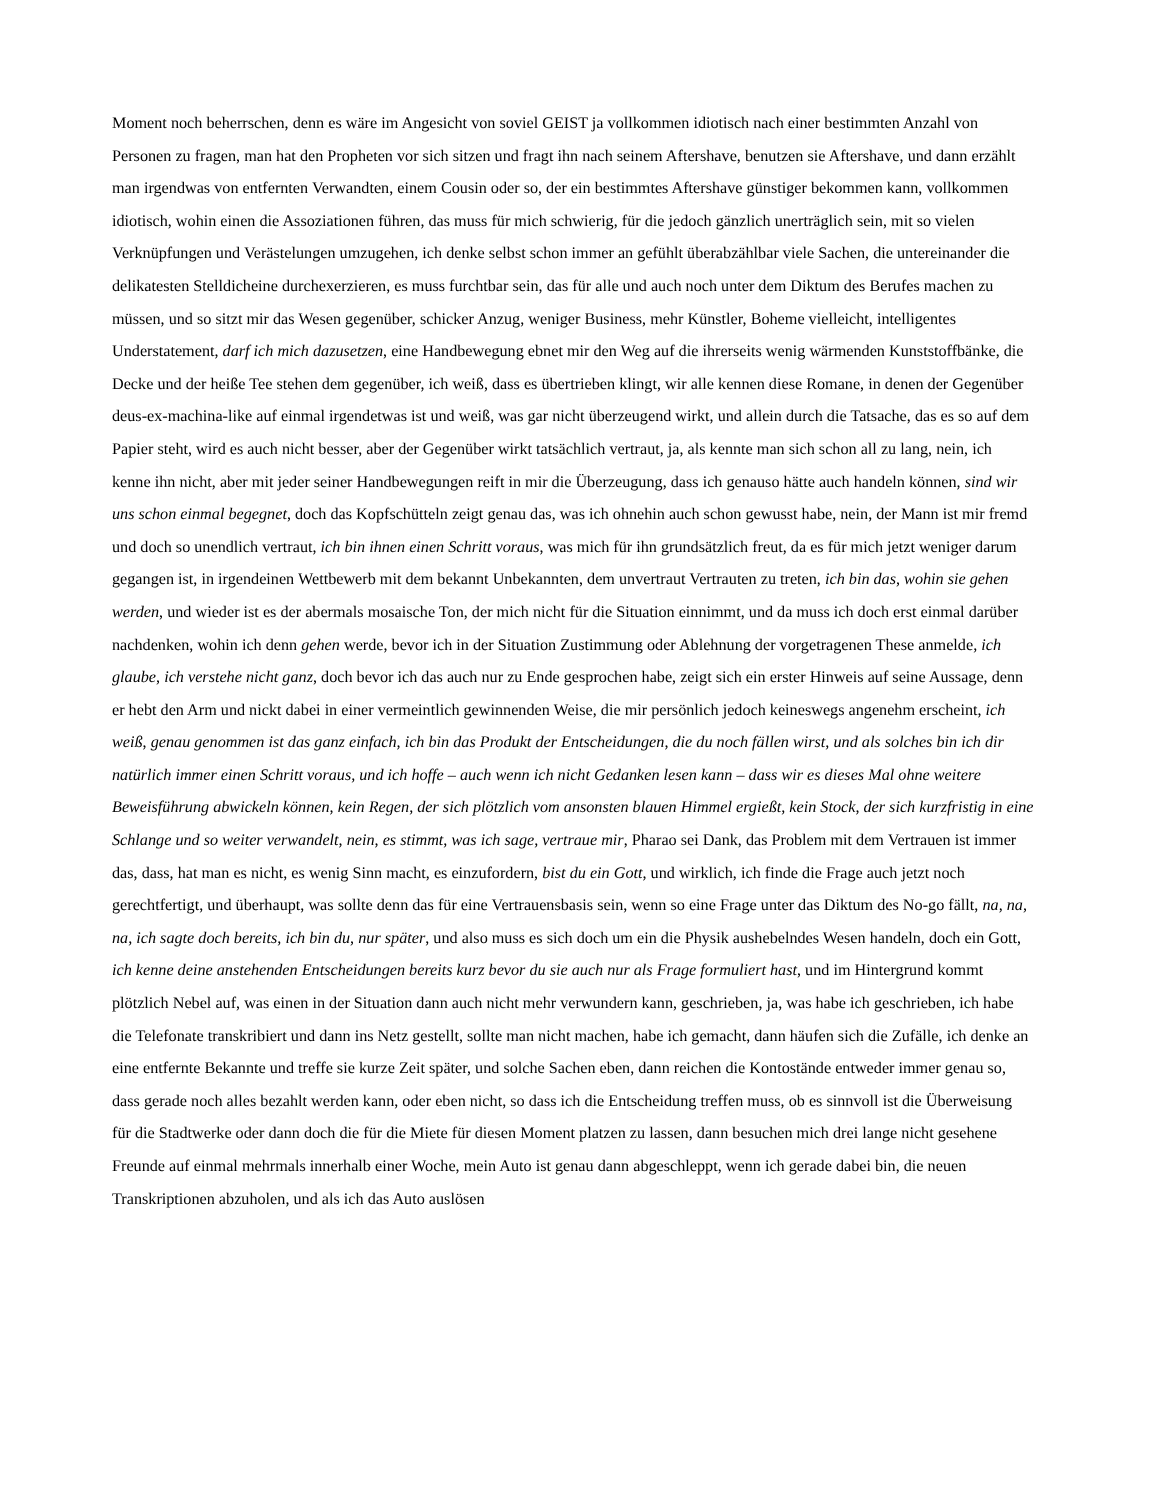Moment noch beherrschen, denn es wäre im Angesicht von soviel GEIST ja vollkommen idiotisch nach einer bestimmten Anzahl von Personen zu fragen, man hat den Propheten vor sich sitzen und fragt ihn nach seinem Aftershave, benutzen sie Aftershave, und dann erzählt man irgendwas von entfernten Verwandten, einem Cousin oder so, der ein bestimmtes Aftershave günstiger bekommen kann, vollkommen idiotisch, wohin einen die Assoziationen führen, das muss für mich schwierig, für die jedoch gänzlich unerträglich sein, mit so vielen Verknüpfungen und Verästelungen umzugehen, ich denke selbst schon immer an gefühlt überabzählbar viele Sachen, die untereinander die delikatesten Stelldicheine durchexerzieren, es muss furchtbar sein, das für alle und auch noch unter dem Diktum des Berufes machen zu müssen, und so sitzt mir das Wesen gegenüber, schicker Anzug, weniger Business, mehr Künstler, Boheme vielleicht, intelligentes Understatement, darf ich mich dazusetzen, eine Handbewegung ebnet mir den Weg auf die ihrerseits wenig wärmenden Kunststoffbänke, die Decke und der heiße Tee stehen dem gegenüber, ich weiß, dass es übertrieben klingt, wir alle kennen diese Romane, in denen der Gegenüber deus-ex-machina-like auf einmal irgendetwas ist und weiß, was gar nicht überzeugend wirkt, und allein durch die Tatsache, das es so auf dem Papier steht, wird es auch nicht besser, aber der Gegenüber wirkt tatsächlich vertraut, ja, als kennte man sich schon all zu lang, nein, ich kenne ihn nicht, aber mit jeder seiner Handbewegungen reift in mir die Überzeugung, dass ich genauso hätte auch handeln können, sind wir uns schon einmal begegnet, doch das Kopfschütteln zeigt genau das, was ich ohnehin auch schon gewusst habe, nein, der Mann ist mir fremd und doch so unendlich vertraut, ich bin ihnen einen Schritt voraus, was mich für ihn grundsätzlich freut, da es für mich jetzt weniger darum gegangen ist, in irgendeinen Wettbewerb mit dem bekannt Unbekannten, dem unvertraut Vertrauten zu treten, ich bin das, wohin sie gehen werden, und wieder ist es der abermals mosaische Ton, der mich nicht für die Situation einnimmt, und da muss ich doch erst einmal darüber nachdenken, wohin ich denn gehen werde, bevor ich in der Situation Zustimmung oder Ablehnung der vorgetragenen These anmelde, ich glaube, ich verstehe nicht ganz, doch bevor ich das auch nur zu Ende gesprochen habe, zeigt sich ein erster Hinweis auf seine Aussage, denn er hebt den Arm und nickt dabei in einer vermeintlich gewinnenden Weise, die mir persönlich jedoch keineswegs angenehm erscheint, ich weiß, genau genommen ist das ganz einfach, ich bin das Produkt der Entscheidungen, die du noch fällen wirst, und als solches bin ich dir natürlich immer einen Schritt voraus, und ich hoffe – auch wenn ich nicht Gedanken lesen kann – dass wir es dieses Mal ohne weitere Beweisführung abwickeln können, kein Regen, der sich plötzlich vom ansonsten blauen Himmel ergießt, kein Stock, der sich kurzfristig in eine Schlange und so weiter verwandelt, nein, es stimmt, was ich sage, vertraue mir, Pharao sei Dank, das Problem mit dem Vertrauen ist immer das, dass, hat man es nicht, es wenig Sinn macht, es einzufordern, bist du ein Gott, und wirklich, ich finde die Frage auch jetzt noch gerechtfertigt, und überhaupt, was sollte denn das für eine Vertrauensbasis sein, wenn so eine Frage unter das Diktum des No-go fällt, na, na, na, ich sagte doch bereits, ich bin du, nur später, und also muss es sich doch um ein die Physik aushebelndes Wesen handeln, doch ein Gott, ich kenne deine anstehenden Entscheidungen bereits kurz bevor du sie auch nur als Frage formuliert hast, und im Hintergrund kommt plötzlich Nebel auf, was einen in der Situation dann auch nicht mehr verwundern kann, geschrieben, ja, was habe ich geschrieben, ich habe die Telefonate transkribiert und dann ins Netz gestellt, sollte man nicht machen, habe ich gemacht, dann häufen sich die Zufälle, ich denke an eine entfernte Bekannte und treffe sie kurze Zeit später, und solche Sachen eben, dann reichen die Kontostände entweder immer genau so, dass gerade noch alles bezahlt werden kann, oder eben nicht, so dass ich die Entscheidung treffen muss, ob es sinnvoll ist die Überweisung für die Stadtwerke oder dann doch die für die Miete für diesen Moment platzen zu lassen, dann besuchen mich drei lange nicht gesehene Freunde auf einmal mehrmals innerhalb einer Woche, mein Auto ist genau dann abgeschleppt, wenn ich gerade dabei bin, die neuen Transkriptionen abzuholen, und als ich das Auto auslösen